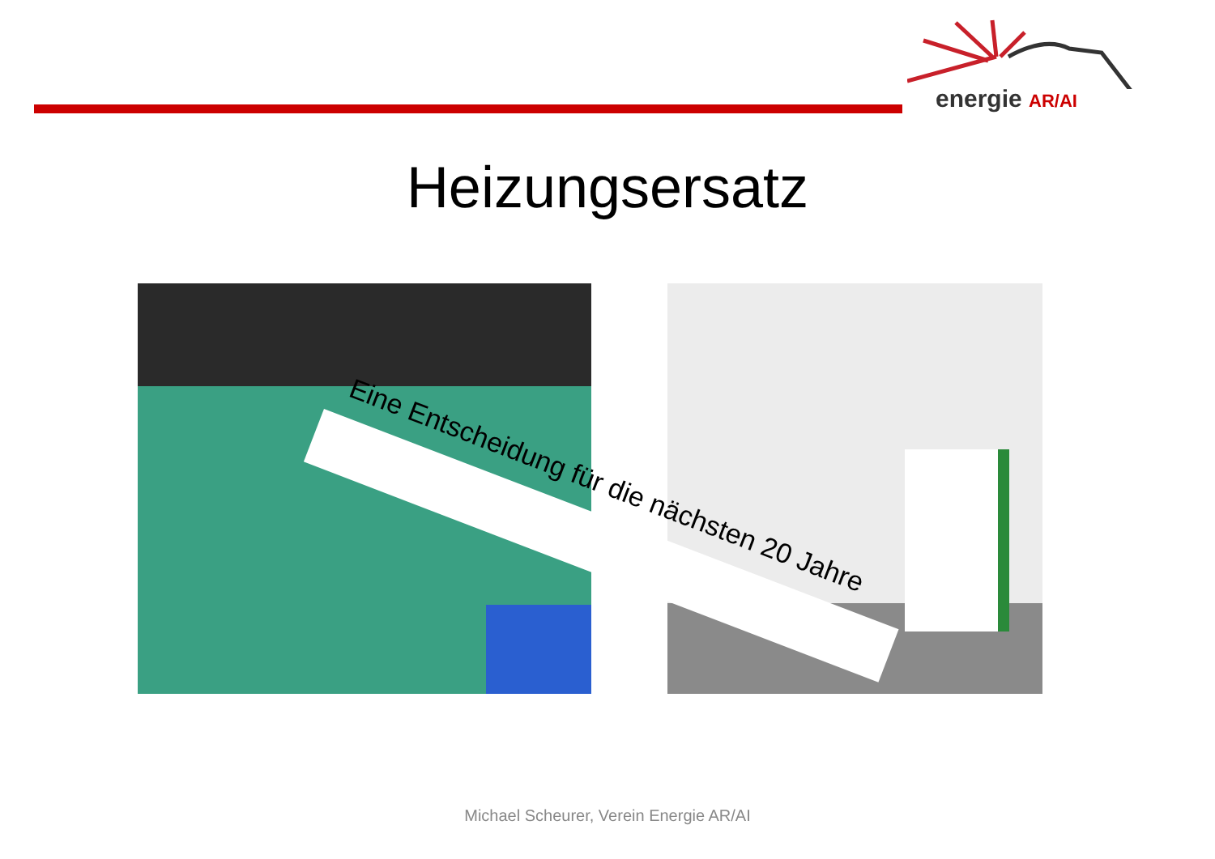energie AR/AI
Heizungsersatz
Eine Entscheidung für die nächsten 20 Jahre
Michael Scheurer, Verein Energie AR/AI